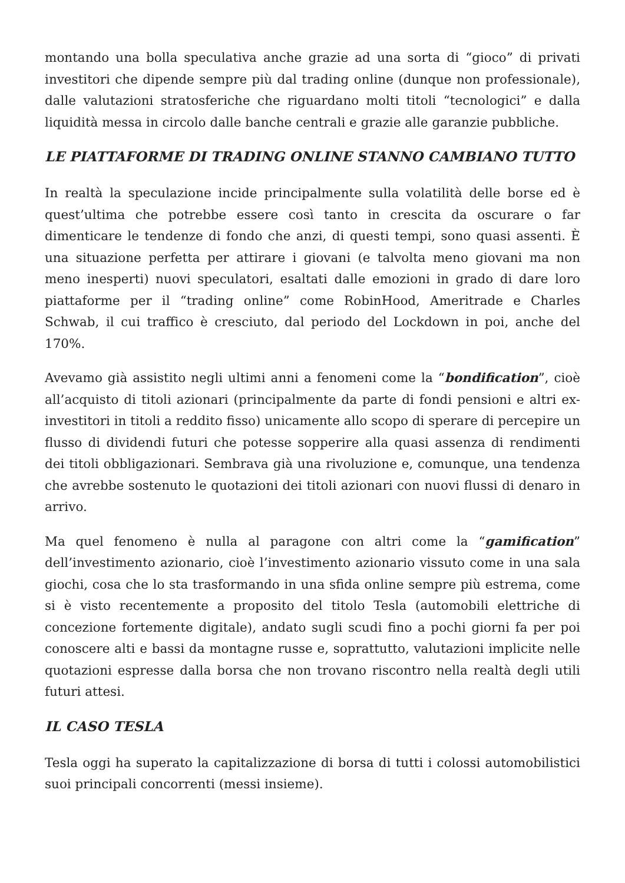montando una bolla speculativa anche grazie ad una sorta di “gioco” di privati investitori che dipende sempre più dal trading online (dunque non professionale), dalle valutazioni stratosferiche che riguardano molti titoli “tecnologici” e dalla liquidità messa in circolo dalle banche centrali e grazie alle garanzie pubbliche.
LE PIATTAFORME DI TRADING ONLINE STANNO CAMBIANO TUTTO
In realtà la speculazione incide principalmente sulla volatilità delle borse ed è quest’ultima che potrebbe essere così tanto in crescita da oscurare o far dimenticare le tendenze di fondo che anzi, di questi tempi, sono quasi assenti. È una situazione perfetta per attirare i giovani (e talvolta meno giovani ma non meno inesperti) nuovi speculatori, esaltati dalle emozioni in grado di dare loro piattaforme per il “trading online” come RobinHood, Ameritrade e Charles Schwab, il cui traffico è cresciuto, dal periodo del Lockdown in poi, anche del 170%.
Avevamo già assistito negli ultimi anni a fenomeni come la “bondification”, cioè all’acquisto di titoli azionari (principalmente da parte di fondi pensioni e altri ex-investitori in titoli a reddito fisso) unicamente allo scopo di sperare di percepire un flusso di dividendi futuri che potesse sopperire alla quasi assenza di rendimenti dei titoli obbligazionari. Sembrava già una rivoluzione e, comunque, una tendenza che avrebbe sostenuto le quotazioni dei titoli azionari con nuovi flussi di denaro in arrivo.
Ma quel fenomeno è nulla al paragone con altri come la “gamification” dell’investimento azionario, cioè l’investimento azionario vissuto come in una sala giochi, cosa che lo sta trasformando in una sfida online sempre più estrema, come si è visto recentemente a proposito del titolo Tesla (automobili elettriche di concezione fortemente digitale), andato sugli scudi fino a pochi giorni fa per poi conoscere alti e bassi da montagne russe e, soprattutto, valutazioni implicite nelle quotazioni espresse dalla borsa che non trovano riscontro nella realtà degli utili futuri attesi.
IL CASO TESLA
Tesla oggi ha superato la capitalizzazione di borsa di tutti i colossi automobilistici suoi principali concorrenti (messi insieme).